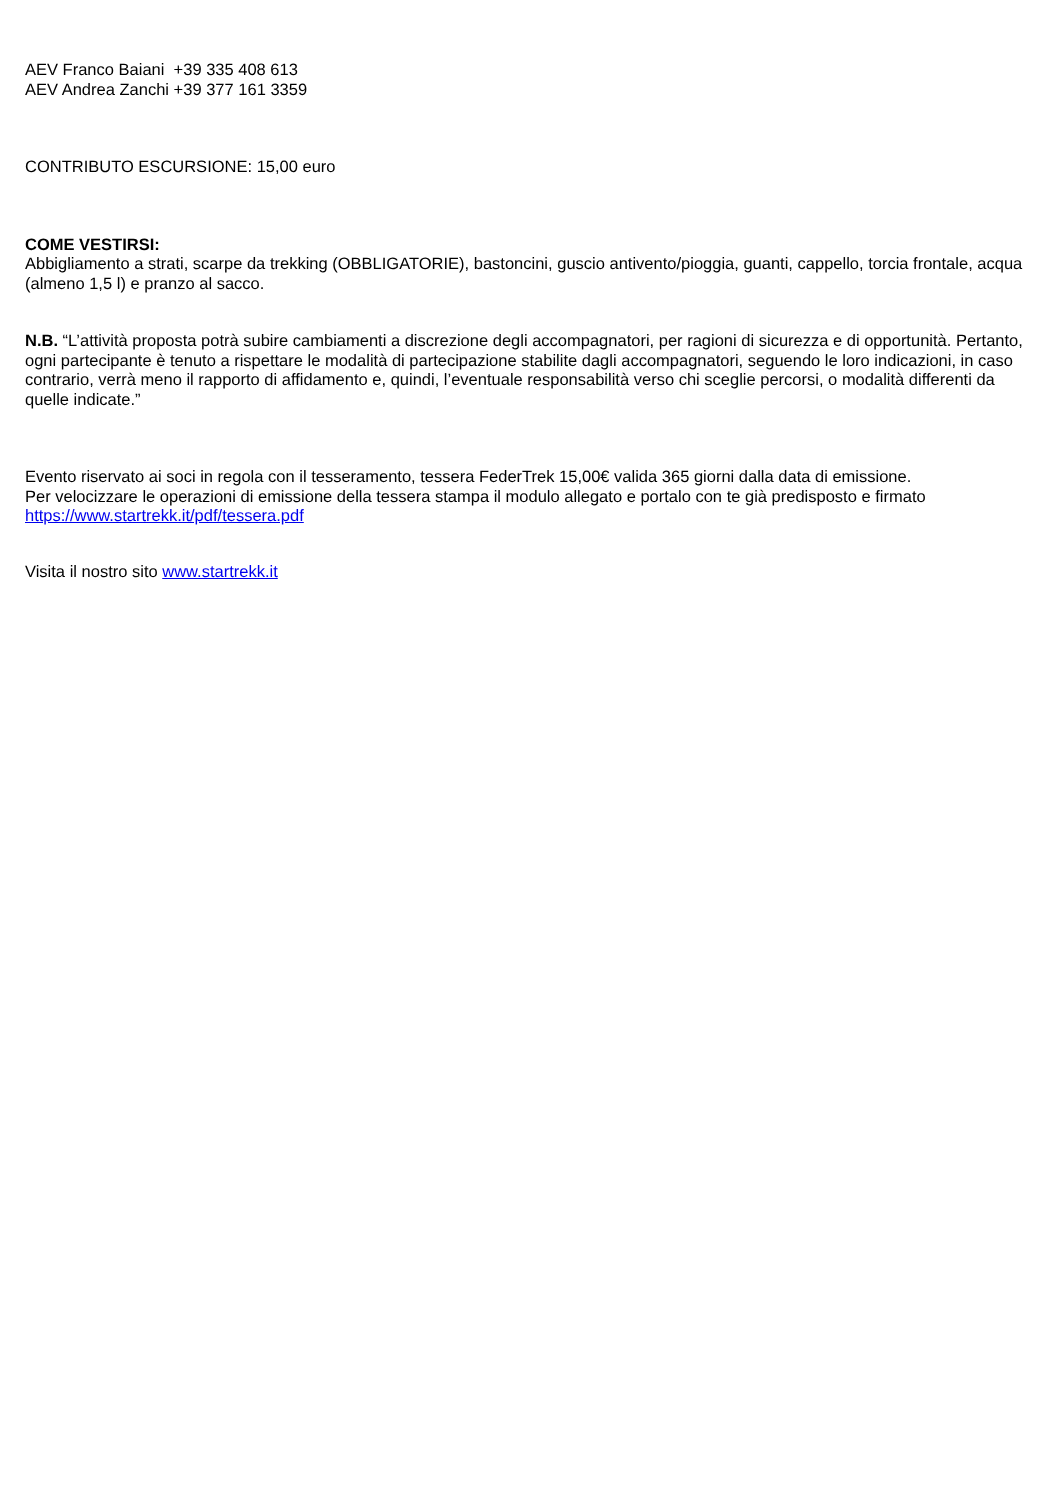AEV Franco Baiani +39 335 408 613
AEV Andrea Zanchi +39 377 161 3359
CONTRIBUTO ESCURSIONE: 15,00 euro
COME VESTIRSI:
Abbigliamento a strati, scarpe da trekking (OBBLIGATORIE), bastoncini, guscio antivento/pioggia, guanti, cappello, torcia frontale, acqua (almeno 1,5 l) e pranzo al sacco.
N.B. “L’attività proposta potrà subire cambiamenti a discrezione degli accompagnatori, per ragioni di sicurezza e di opportunità. Pertanto, ogni partecipante è tenuto a rispettare le modalità di partecipazione stabilite dagli accompagnatori, seguendo le loro indicazioni, in caso contrario, verrà meno il rapporto di affidamento e, quindi, l’eventuale responsabilità verso chi sceglie percorsi, o modalità differenti da quelle indicate.”
Evento riservato ai soci in regola con il tesseramento, tessera FederTrek 15,00€ valida 365 giorni dalla data di emissione.
Per velocizzare le operazioni di emissione della tessera stampa il modulo allegato e portalo con te già predisposto e firmato
https://www.startrekk.it/pdf/tessera.pdf
Visita il nostro sito www.startrekk.it